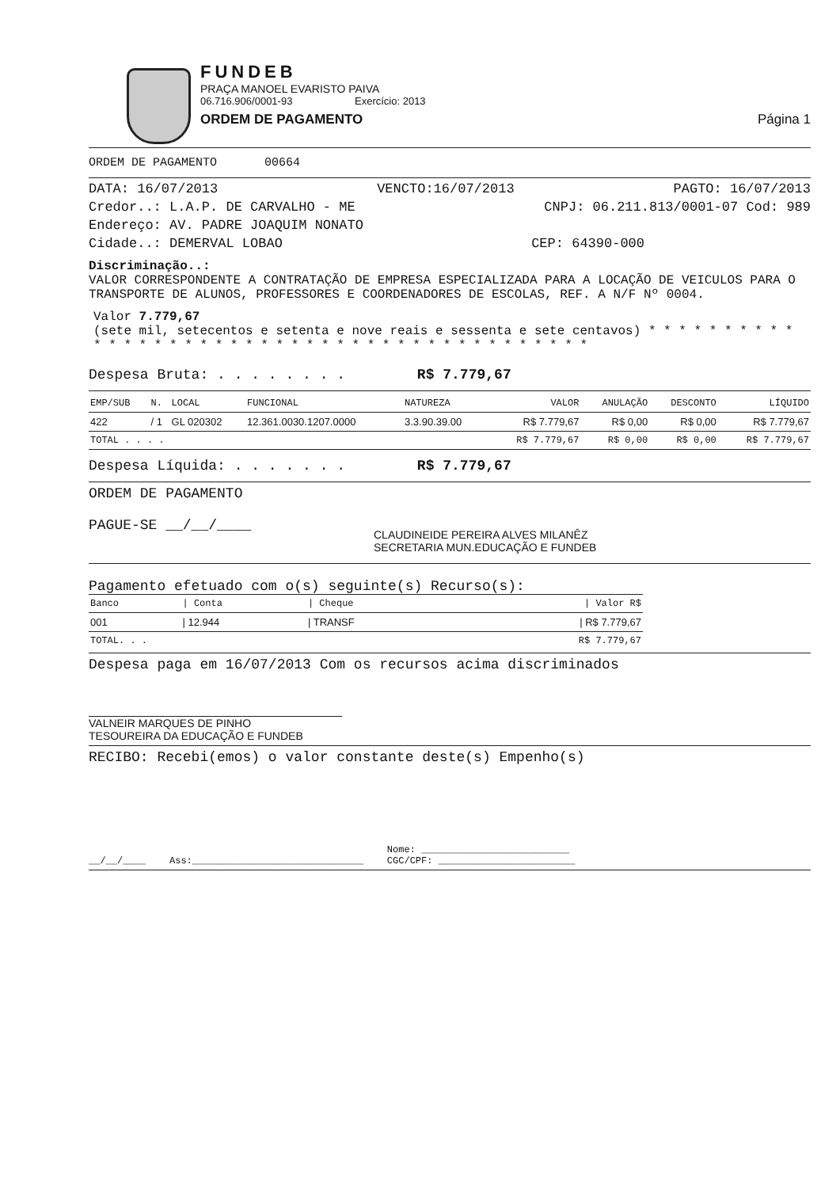FUNDEB
PRAÇA MANOEL EVARISTO PAIVA
06.716.906/0001-93 Exercício: 2013
ORDEM DE PAGAMENTO Página 1
ORDEM DE PAGAMENTO 00664
DATA: 16/07/2013 VENCTO:16/07/2013 PAGTO: 16/07/2013
Credor..: L.A.P. DE CARVALHO - ME CNPJ: 06.211.813/0001-07 Cod: 989
Endereço: AV. PADRE JOAQUIM NONATO
Cidade..: DEMERVAL LOBAO CEP: 64390-000
Discriminação..:
VALOR CORRESPONDENTE A CONTRATAÇÃO DE EMPRESA ESPECIALIZADA PARA A LOCAÇÃO DE VEICULOS PARA O TRANSPORTE DE ALUNOS, PROFESSORES E COORDENADORES DE ESCOLAS, REF. A N/F Nº 0004.
Valor 7.779,67
(sete mil, setecentos e setenta e nove reais e sessenta e sete centavos) * * * * * * * * * * * * * * * * * * * * * * * * * * * * * * * * * * * * * * * * * * *
Despesa Bruta: . . . . . . . . R$ 7.779,67
| EMP/SUB | N. | LOCAL | FUNCIONAL | NATUREZA | VALOR | ANULAÇÃO | DESCONTO | LÍQUIDO |
| --- | --- | --- | --- | --- | --- | --- | --- | --- |
| 422 | / 1 | GL 020302 | 12.361.0030.1207.0000 | 3.3.90.39.00 | R$ 7.779,67 | R$ 0,00 | R$ 0,00 | R$ 7.779,67 |
| TOTAL . . . . | | | | | R$ 7.779,67 | R$ 0,00 | R$ 0,00 | R$ 7.779,67 |
Despesa Líquida: . . . . . . . R$ 7.779,67
ORDEM DE PAGAMENTO
PAGUE-SE __/__/____
CLAUDINEIDE PEREIRA ALVES MILANÊZ
SECRETARIA MUN.EDUCAÇÃO E FUNDEB
Pagamento efetuado com o(s) seguinte(s) Recurso(s):
| Banco | / Conta | / Cheque | / Valor R$ |
| --- | --- | --- | --- |
| 001 | / 12.944 | / TRANSF | / R$ 7.779,67 |
| TOTAL. . . | | | R$ 7.779,67 |
Despesa paga em 16/07/2013 Com os recursos acima discriminados
VALNEIR MARQUES DE PINHO
TESOUREIRA DA EDUCAÇÃO E FUNDEB
RECIBO: Recebi(emos) o valor constante deste(s) Empenho(s)
__/__/____ Ass:______________________________ Nome: __________________________
CGC/CPF: ________________________